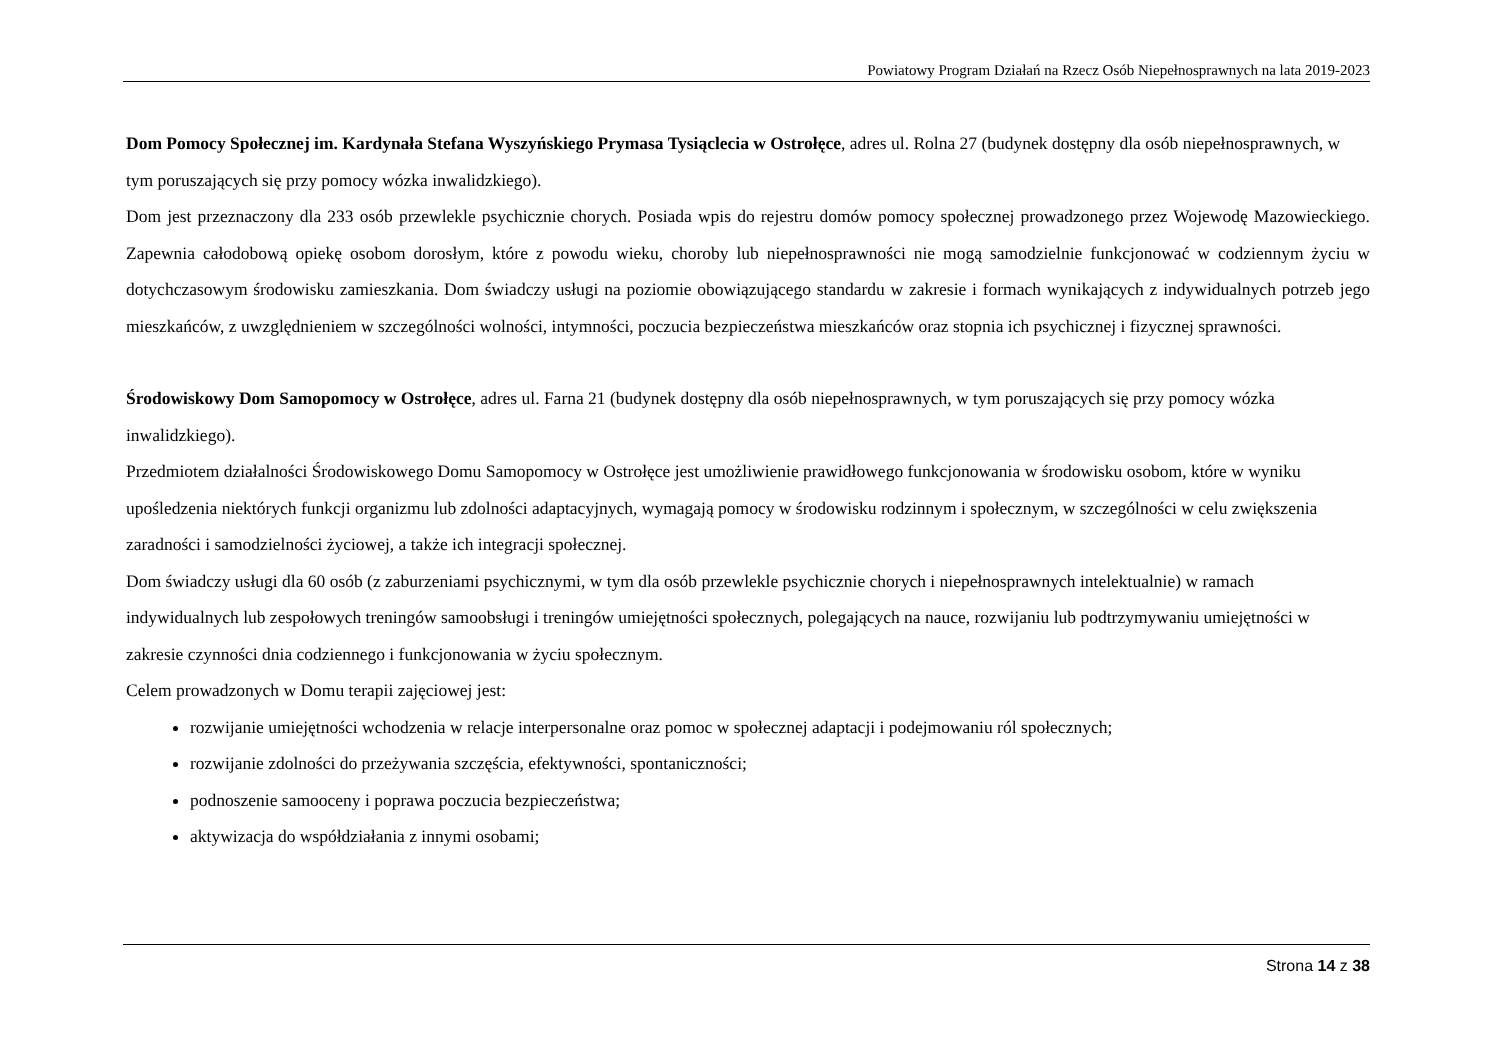Powiatowy Program Działań na Rzecz Osób Niepełnosprawnych na lata 2019-2023
Dom Pomocy Społecznej im. Kardynała Stefana Wyszyńskiego Prymasa Tysiąclecia w Ostrołęce, adres ul. Rolna 27 (budynek dostępny dla osób niepełnosprawnych, w tym poruszających się przy pomocy wózka inwalidzkiego).
Dom jest przeznaczony dla 233 osób przewlekle psychicznie chorych. Posiada wpis do rejestru domów pomocy społecznej prowadzonego przez Wojewodę Mazowieckiego. Zapewnia całodobową opiekę osobom dorosłym, które z powodu wieku, choroby lub niepełnosprawności nie mogą samodzielnie funkcjonować w codziennym życiu w dotychczasowym środowisku zamieszkania. Dom świadczy usługi na poziomie obowiązującego standardu w zakresie i formach wynikających z indywidualnych potrzeb jego mieszkańców, z uwzględnieniem w szczególności wolności, intymności, poczucia bezpieczeństwa mieszkańców oraz stopnia ich psychicznej i fizycznej sprawności.
Środowiskowy Dom Samopomocy w Ostrołęce, adres ul. Farna 21 (budynek dostępny dla osób niepełnosprawnych, w tym poruszających się przy pomocy wózka inwalidzkiego).
Przedmiotem działalności Środowiskowego Domu Samopomocy w Ostrołęce jest umożliwienie prawidłowego funkcjonowania w środowisku osobom, które w wyniku upośledzenia niektórych funkcji organizmu lub zdolności adaptacyjnych, wymagają pomocy w środowisku rodzinnym i społecznym, w szczególności w celu zwiększenia zaradności i samodzielności życiowej, a także ich integracji społecznej.
Dom świadczy usługi dla 60 osób (z zaburzeniami psychicznymi, w tym dla osób przewlekle psychicznie chorych i niepełnosprawnych intelektualnie) w ramach indywidualnych lub zespołowych treningów samoobsługi i treningów umiejętności społecznych, polegających na nauce, rozwijaniu lub podtrzymywaniu umiejętności w zakresie czynności dnia codziennego i funkcjonowania w życiu społecznym.
Celem prowadzonych w Domu terapii zajęciowej jest:
rozwijanie umiejętności wchodzenia w relacje interpersonalne oraz pomoc w społecznej adaptacji i podejmowaniu ról społecznych;
rozwijanie zdolności do przeżywania szczęścia, efektywności, spontaniczności;
podnoszenie samooceny i poprawa poczucia bezpieczeństwa;
aktywizacja do współdziałania z innymi osobami;
Strona 14 z 38